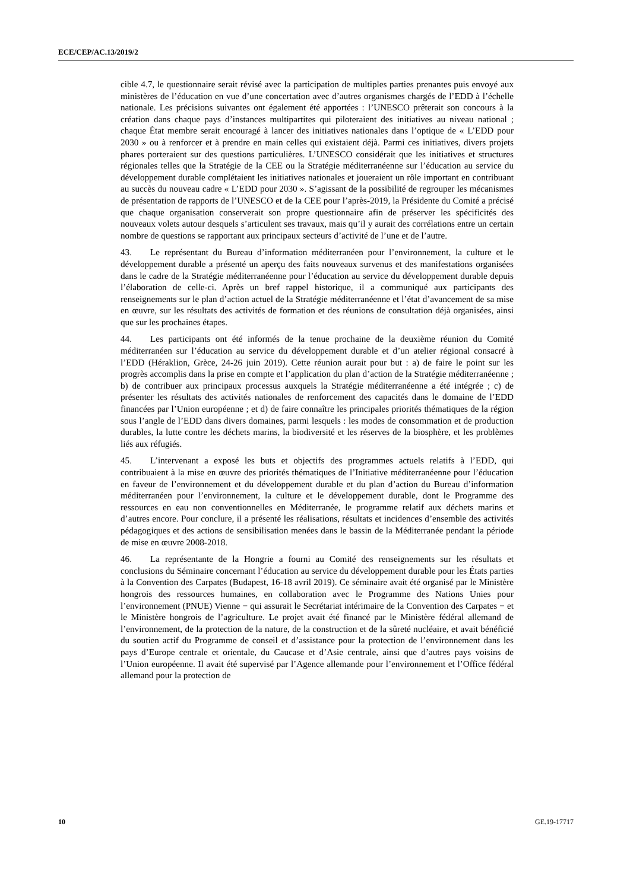ECE/CEP/AC.13/2019/2
cible 4.7, le questionnaire serait révisé avec la participation de multiples parties prenantes puis envoyé aux ministères de l’éducation en vue d’une concertation avec d’autres organismes chargés de l’EDD à l’échelle nationale. Les précisions suivantes ont également été apportées : l’UNESCO prêterait son concours à la création dans chaque pays d’instances multipartites qui piloteraient des initiatives au niveau national ; chaque État membre serait encouragé à lancer des initiatives nationales dans l’optique de « L’EDD pour 2030 » ou à renforcer et à prendre en main celles qui existaient déjà. Parmi ces initiatives, divers projets phares porteraient sur des questions particulières. L’UNESCO considérait que les initiatives et structures régionales telles que la Stratégie de la CEE ou la Stratégie méditerranéenne sur l’éducation au service du développement durable complétaient les initiatives nationales et joueraient un rôle important en contribuant au succès du nouveau cadre « L’EDD pour 2030 ». S’agissant de la possibilité de regrouper les mécanismes de présentation de rapports de l’UNESCO et de la CEE pour l’après-2019, la Présidente du Comité a précisé que chaque organisation conserverait son propre questionnaire afin de préserver les spécificités des nouveaux volets autour desquels s’articulent ses travaux, mais qu’il y aurait des corrélations entre un certain nombre de questions se rapportant aux principaux secteurs d’activité de l’une et de l’autre.
43. Le représentant du Bureau d’information méditerranéen pour l’environnement, la culture et le développement durable a présenté un aperçu des faits nouveaux survenus et des manifestations organisées dans le cadre de la Stratégie méditerranéenne pour l’éducation au service du développement durable depuis l’élaboration de celle-ci. Après un bref rappel historique, il a communiqué aux participants des renseignements sur le plan d’action actuel de la Stratégie méditerranéenne et l’état d’avancement de sa mise en œuvre, sur les résultats des activités de formation et des réunions de consultation déjà organisées, ainsi que sur les prochaines étapes.
44. Les participants ont été informés de la tenue prochaine de la deuxième réunion du Comité méditerranéen sur l’éducation au service du développement durable et d’un atelier régional consacré à l’EDD (Héraklion, Grèce, 24-26 juin 2019). Cette réunion aurait pour but : a) de faire le point sur les progrès accomplis dans la prise en compte et l’application du plan d’action de la Stratégie méditerranéenne ; b) de contribuer aux principaux processus auxquels la Stratégie méditerranéenne a été intégrée ; c) de présenter les résultats des activités nationales de renforcement des capacités dans le domaine de l’EDD financées par l’Union européenne ; et d) de faire connaître les principales priorités thématiques de la région sous l’angle de l’EDD dans divers domaines, parmi lesquels : les modes de consommation et de production durables, la lutte contre les déchets marins, la biodiversité et les réserves de la biosphère, et les problèmes liés aux réfugiés.
45. L’intervenant a exposé les buts et objectifs des programmes actuels relatifs à l’EDD, qui contribuaient à la mise en œuvre des priorités thématiques de l’Initiative méditerranéenne pour l’éducation en faveur de l’environnement et du développement durable et du plan d’action du Bureau d’information méditerranéen pour l’environnement, la culture et le développement durable, dont le Programme des ressources en eau non conventionnelles en Méditerranée, le programme relatif aux déchets marins et d’autres encore. Pour conclure, il a présenté les réalisations, résultats et incidences d’ensemble des activités pédagogiques et des actions de sensibilisation menées dans le bassin de la Méditerranée pendant la période de mise en œuvre 2008-2018.
46. La représentante de la Hongrie a fourni au Comité des renseignements sur les résultats et conclusions du Séminaire concernant l’éducation au service du développement durable pour les États parties à la Convention des Carpates (Budapest, 16-18 avril 2019). Ce séminaire avait été organisé par le Ministère hongrois des ressources humaines, en collaboration avec le Programme des Nations Unies pour l’environnement (PNUE) Vienne − qui assurait le Secrétariat intérimaire de la Convention des Carpates − et le Ministère hongrois de l’agriculture. Le projet avait été financé par le Ministère fédéral allemand de l’environnement, de la protection de la nature, de la construction et de la sûreté nucléaire, et avait bénéficié du soutien actif du Programme de conseil et d’assistance pour la protection de l’environnement dans les pays d’Europe centrale et orientale, du Caucase et d’Asie centrale, ainsi que d’autres pays voisins de l’Union européenne. Il avait été supervisé par l’Agence allemande pour l’environnement et l’Office fédéral allemand pour la protection de
10 GE.19-17717